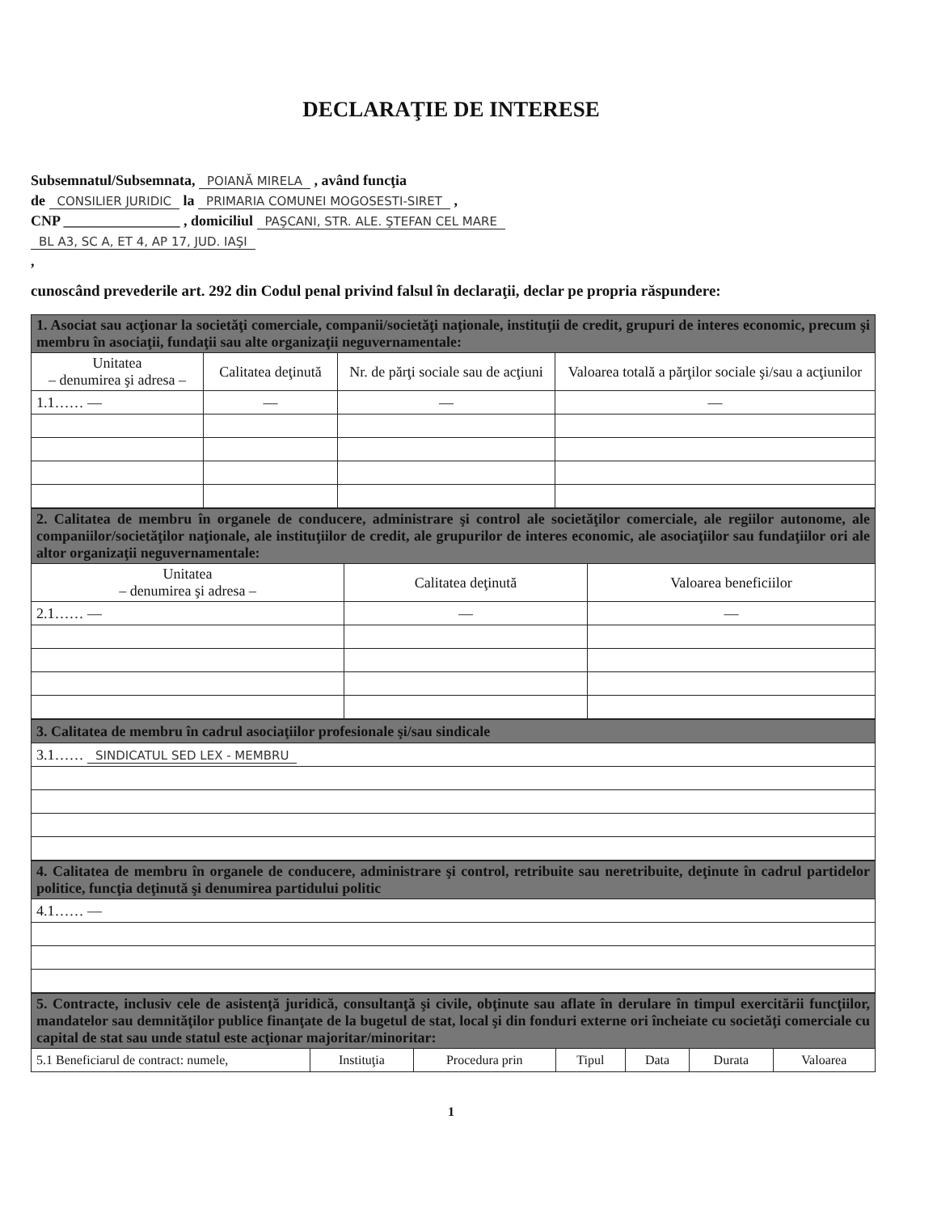DECLARAŢIE DE INTERESE
Subsemnatul/Subsemnata, POIANĂ MIRELA , având funcţia
de CONSILIER JURIDIC la PRIMARIA COMUNEI MOGOSESTI-SIRET ,
CNP ________________ , domiciliul PAŞCANI, STR. ALE. ŞTEFAN CEL MARE
BL A3, SC A, ET 4, AP 17, JUD. IAŞI
,
cunoscând prevederile art. 292 din Codul penal privind falsul în declaraţii, declar pe propria răspundere:
| 1. Asociat sau acţionar la societăţi comerciale, companii/societăţi naţionale, instituţii de credit, grupuri de interes economic, precum şi membru în asociaţii, fundaţii sau alte organizaţii neguvernamentale: | | | |
| Unitatea – denumirea şi adresa – | Calitatea deţinută | Nr. de părţi sociale sau de acţiuni | Valoarea totală a părţilor sociale şi/sau a acţiunilor |
| 1.1…… — | — | — | — |
| 2. Calitatea de membru în organele de conducere, administrare şi control ale societăţilor comerciale, ale regiilor autonome, ale companiilor/societăţilor naţionale, ale instituţiilor de credit, ale grupurilor de interes economic, ale asociaţiilor sau fundaţiilor ori ale altor organizaţii neguvernamentale: | | |
| Unitatea – denumirea şi adresa – | Calitatea deţinută | Valoarea beneficiilor |
| 2.1…… — | — | — |
| 3. Calitatea de membru în cadrul asociaţiilor profesionale şi/sau sindicale |
| 3.1…… SINDICATUL SED LEX - MEMBRU |
| 4. Calitatea de membru în organele de conducere, administrare şi control, retribuite sau neretribuite, deţinute în cadrul partidelor politice, funcţia deţinută şi denumirea partidului politic |
| 4.1…… — |
| 5. Contracte, inclusiv cele de asistenţă juridică, consultanţă şi civile, obţinute sau aflate în derulare în timpul exercitării funcţiilor, mandatelor sau demnităţilor publice finanţate de la bugetul de stat, local şi din fonduri externe ori încheiate cu societăţi comerciale cu capital de stat sau unde statul este acţionar majoritar/minoritar: | | | | | | |
| 5.1 Beneficiarul de contract: numele, | Instituţia | Procedura prin | Tipul | Data | Durata | Valoarea |
1